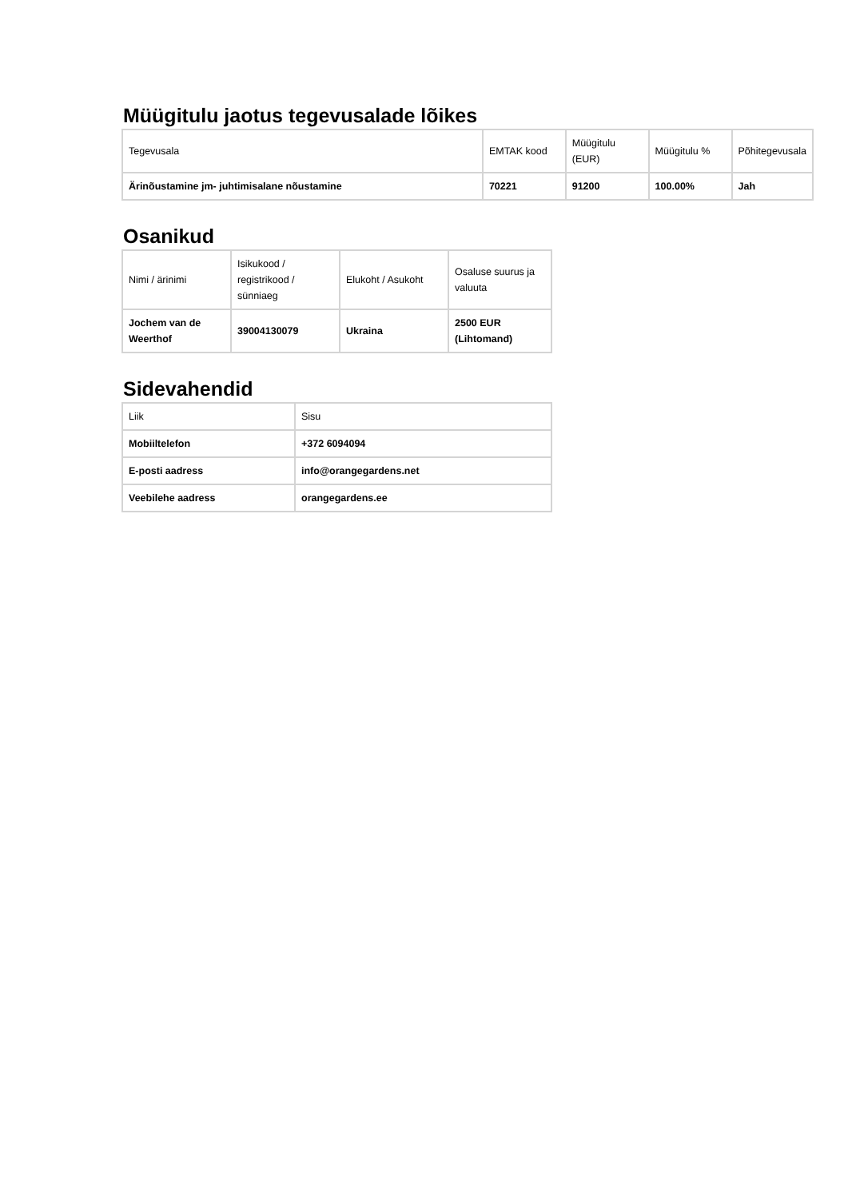Müügitulu jaotus tegevusalade lõikes
| Tegevusala | EMTAK kood | Müügitulu (EUR) | Müügitulu % | Põhitegevusala |
| Ärinõustamine jm- juhtimisalane nõustamine | 70221 | 91200 | 100.00% | Jah |
Osanikud
| Nimi / ärinimi | Isikukood / registrikood / sünniaeg | Elukoht / Asukoht | Osaluse suurus ja valuuta |
| Jochem van de Weerthof | 39004130079 | Ukraina | 2500 EUR (Lihtomand) |
Sidevahendid
| Liik | Sisu |
| Mobiiltelefon | +372 6094094 |
| E-posti aadress | info@orangegardens.net |
| Veebilehe aadress | orangegardens.ee |